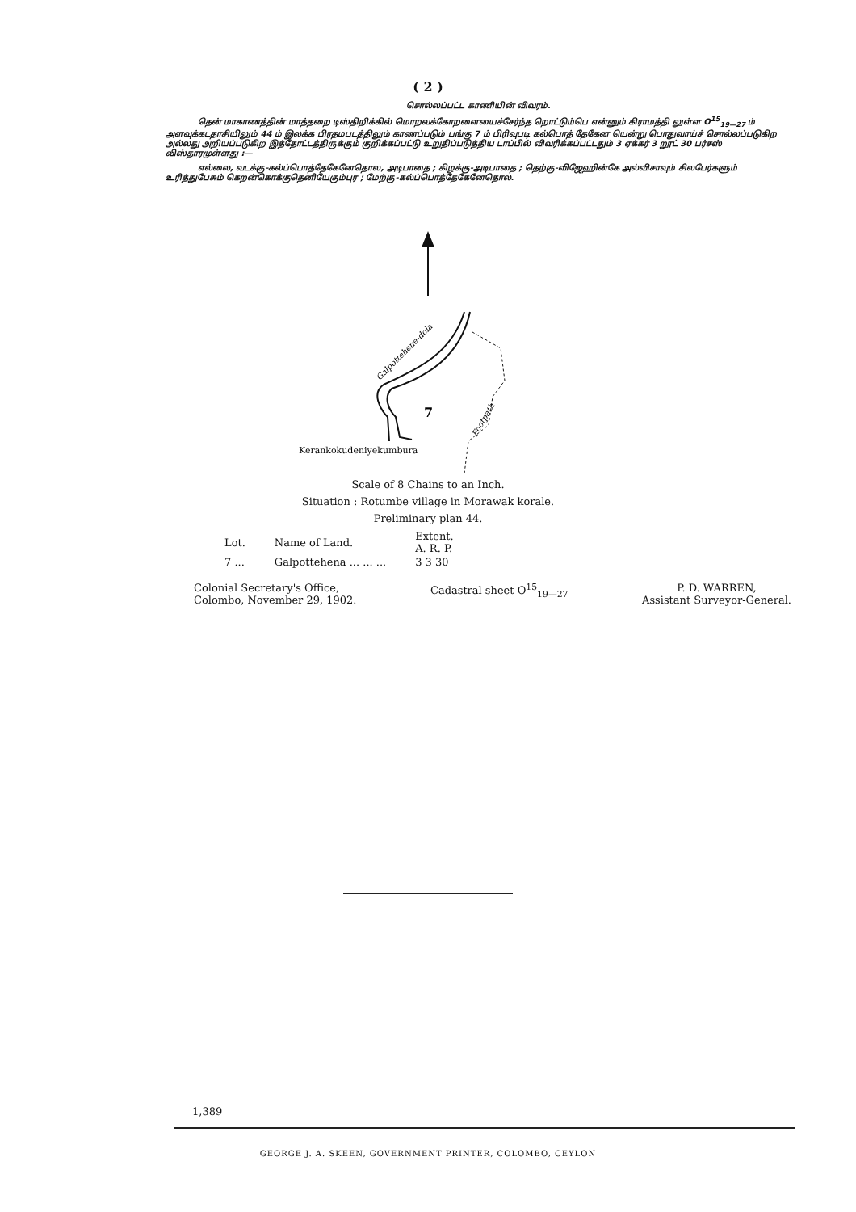( 2 )
சொல்லப்பட்ட காணியின் விவரம்.
தென் மாகாணத்தின் மாத்தறை டிஸ்திறிக்கில் மொறவக்கோறளையைச்சேர்ந்த றொட்டும்பெ என்னும் கிராமத்தி லுள்ள O<sup>15</sup><sub>19—27</sub> ம் அளவுக்கடதாசியிலும் 44 ம் இலக்க பிரதமபடத்திலும் காணப்படும் பங்கு 7 ம் பிரிவுபடி கல்பொத் தேகேன யென்று பொதுவாய்ச் சொல்லப்படுகிற அல்லது அறியப்படுகிற இத்தோட்டத்திருக்கும் குறிக்கப்பட்டு உறுதிப்படுத்திய டாப்பில் விவரிக்கப்பட்டதும் 3 ஏக்கர் 3 றூட் 30 பர்சஸ் விஸ்தாரமுள்ளது :—
எல்லை, வடக்கு-கல்ப்பொத்தேகேனேதொல, அடிபாதை ; கிழக்கு-அடிபாதை ; தெற்கு-விஜேஹின்கே அல்விசாவும் சிலபேர்களும் உரித்துபேசும் கெறன்கொக்குதெனியேகும்புர ; மேற்கு-கல்ப்பொத்தேகேனேதொல.
Galpottehene-dola
7
Footpath
Kerankokudeniyekumbura
Scale of 8 Chains to an Inch.
Situation : Rotumbe village in Morawak korale.
Preliminary plan 44.
| Lot. | Name of Land. | Extent. A. R. P. |
| --- | --- | --- |
| 7 ... | Galpottehena ... ... ... | 3 3 30 |
Colonial Secretary's Office,
Colombo, November 29, 1902.
Cadastral sheet O<sup>15</sup><sub>19—27</sub> P. D. WARREN,
Assistant Surveyor-General.
1,389
GEORGE J. A. SKEEN, GOVERNMENT PRINTER, COLOMBO, CEYLON